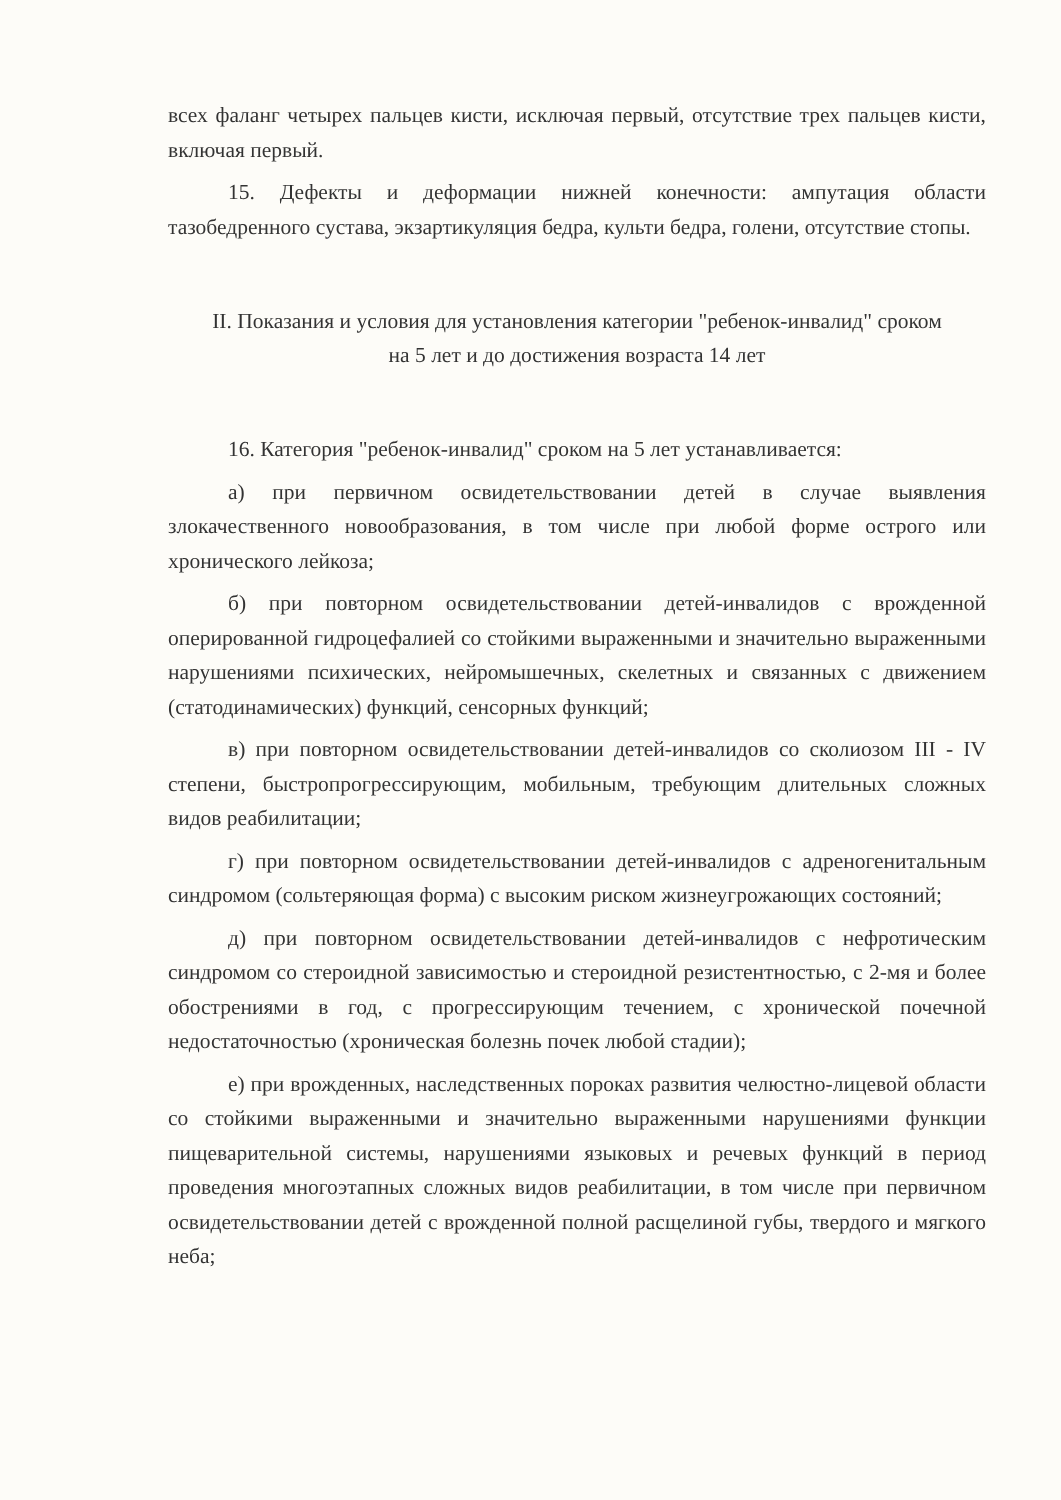всех фаланг четырех пальцев кисти, исключая первый, отсутствие трех пальцев кисти, включая первый.
15. Дефекты и деформации нижней конечности: ампутация области тазобедренного сустава, экзартикуляция бедра, культи бедра, голени, отсутствие стопы.
II. Показания и условия для установления категории "ребенок-инвалид" сроком на 5 лет и до достижения возраста 14 лет
16. Категория "ребенок-инвалид" сроком на 5 лет устанавливается:
а) при первичном освидетельствовании детей в случае выявления злокачественного новообразования, в том числе при любой форме острого или хронического лейкоза;
б) при повторном освидетельствовании детей-инвалидов с врожденной оперированной гидроцефалией со стойкими выраженными и значительно выраженными нарушениями психических, нейромышечных, скелетных и связанных с движением (статодинамических) функций, сенсорных функций;
в) при повторном освидетельствовании детей-инвалидов со сколиозом III - IV степени, быстропрогрессирующим, мобильным, требующим длительных сложных видов реабилитации;
г) при повторном освидетельствовании детей-инвалидов с адреногенитальным синдромом (сольтеряющая форма) с высоким риском жизнеугрожающих состояний;
д) при повторном освидетельствовании детей-инвалидов с нефротическим синдромом со стероидной зависимостью и стероидной резистентностью, с 2-мя и более обострениями в год, с прогрессирующим течением, с хронической почечной недостаточностью (хроническая болезнь почек любой стадии);
е) при врожденных, наследственных пороках развития челюстно-лицевой области со стойкими выраженными и значительно выраженными нарушениями функции пищеварительной системы, нарушениями языковых и речевых функций в период проведения многоэтапных сложных видов реабилитации, в том числе при первичном освидетельствовании детей с врожденной полной расщелиной губы, твердого и мягкого неба;